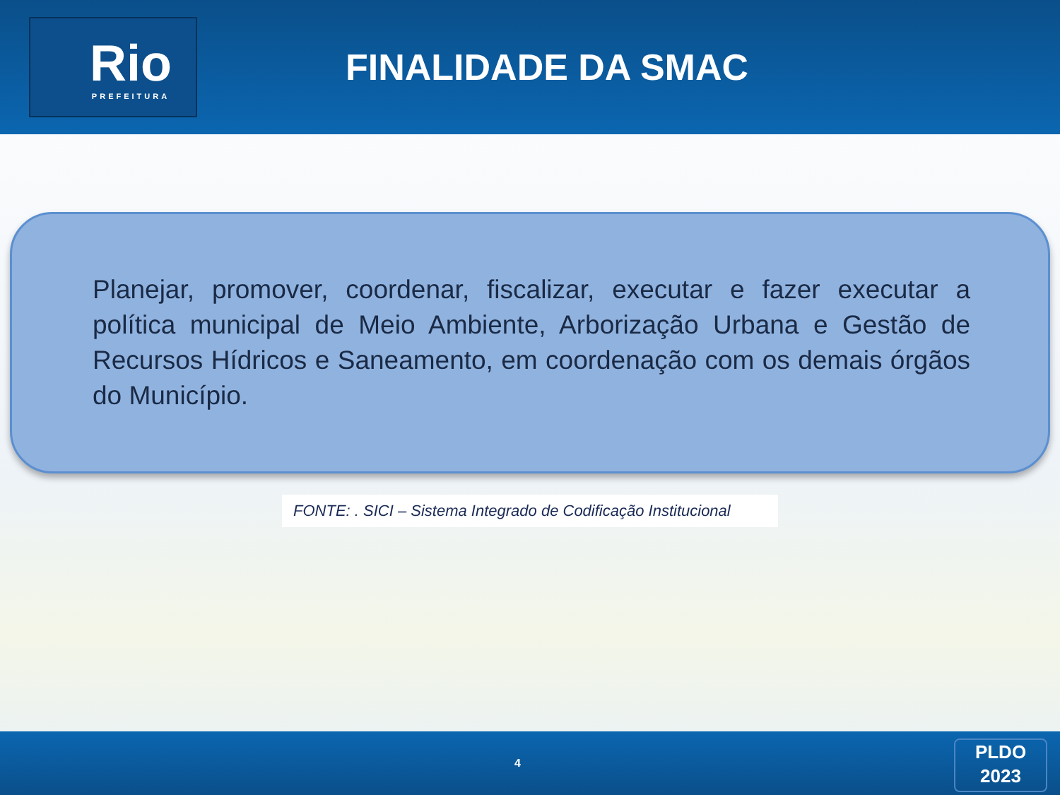Rio
PREFEITURA
FINALIDADE DA SMAC
Planejar, promover, coordenar, fiscalizar, executar e fazer executar a política municipal de Meio Ambiente, Arborização Urbana e Gestão de Recursos Hídricos e Saneamento, em coordenação com os demais órgãos do Município.
FONTE: . SICI – Sistema Integrado de Codificação Institucional
4
PLDO
2023